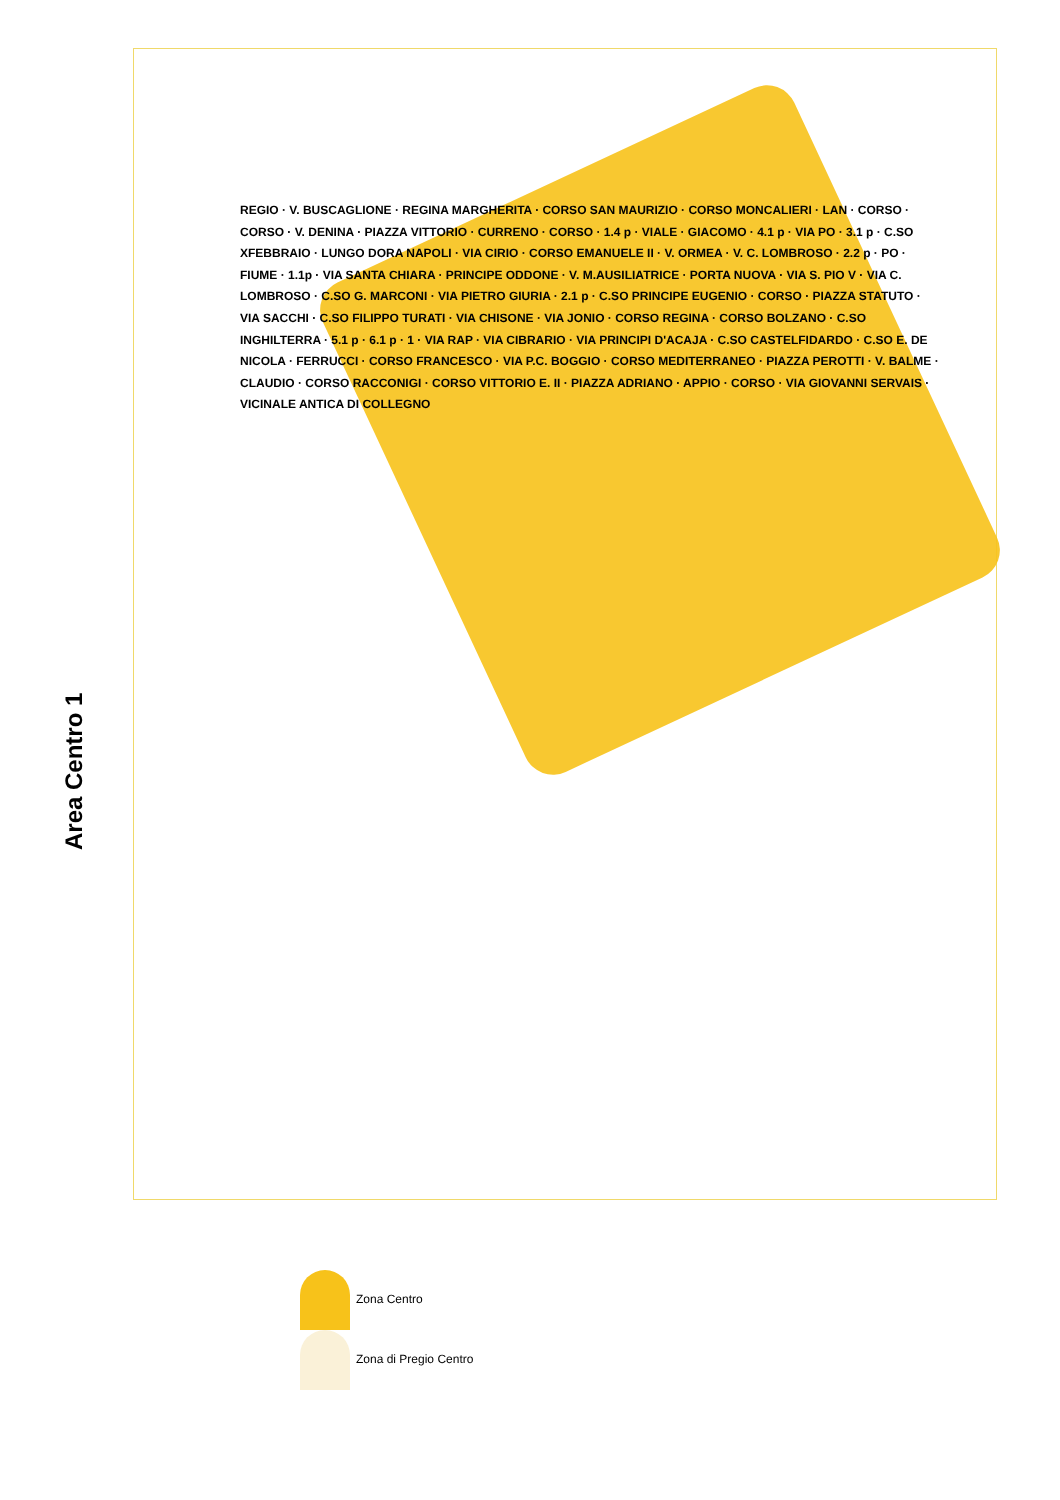Area Centro 1
REGIO · V. BUSCAGLIONE · REGINA MARGHERITA · CORSO SAN MAURIZIO · CORSO MONCALIERI · LAN · CORSO · CORSO · V. DENINA · PIAZZA VITTORIO · CURRENO · CORSO · 1.4 p · VIALE · GIACOMO · 4.1 p · VIA PO · 3.1 p · C.SO XFEBBRAIO · LUNGO DORA NAPOLI · VIA CIRIO · CORSO EMANUELE II · V. ORMEA · V. C. LOMBROSO · 2.2 p · PO · FIUME · 1.1p · VIA SANTA CHIARA · PRINCIPE ODDONE · V. M.AUSILIATRICE · PORTA NUOVA · VIA S. PIO V · VIA C. LOMBROSO · C.SO G. MARCONI · VIA PIETRO GIURIA · 2.1 p · C.SO PRINCIPE EUGENIO · CORSO · PIAZZA STATUTO · VIA SACCHI · C.SO FILIPPO TURATI · VIA CHISONE · VIA JONIO · CORSO REGINA · CORSO BOLZANO · C.SO INGHILTERRA · 5.1 p · 6.1 p · 1 · VIA RAP · VIA CIBRARIO · VIA PRINCIPI D'ACAJA · C.SO CASTELFIDARDO · C.SO E. DE NICOLA · FERRUCCI · CORSO FRANCESCO · VIA P.C. BOGGIO · CORSO MEDITERRANEO · PIAZZA PEROTTI · V. BALME · CLAUDIO · CORSO RACCONIGI · CORSO VITTORIO E. II · PIAZZA ADRIANO · APPIO · CORSO · VIA GIOVANNI SERVAIS · VICINALE ANTICA DI COLLEGNO
Zona Centro
Zona di Pregio Centro